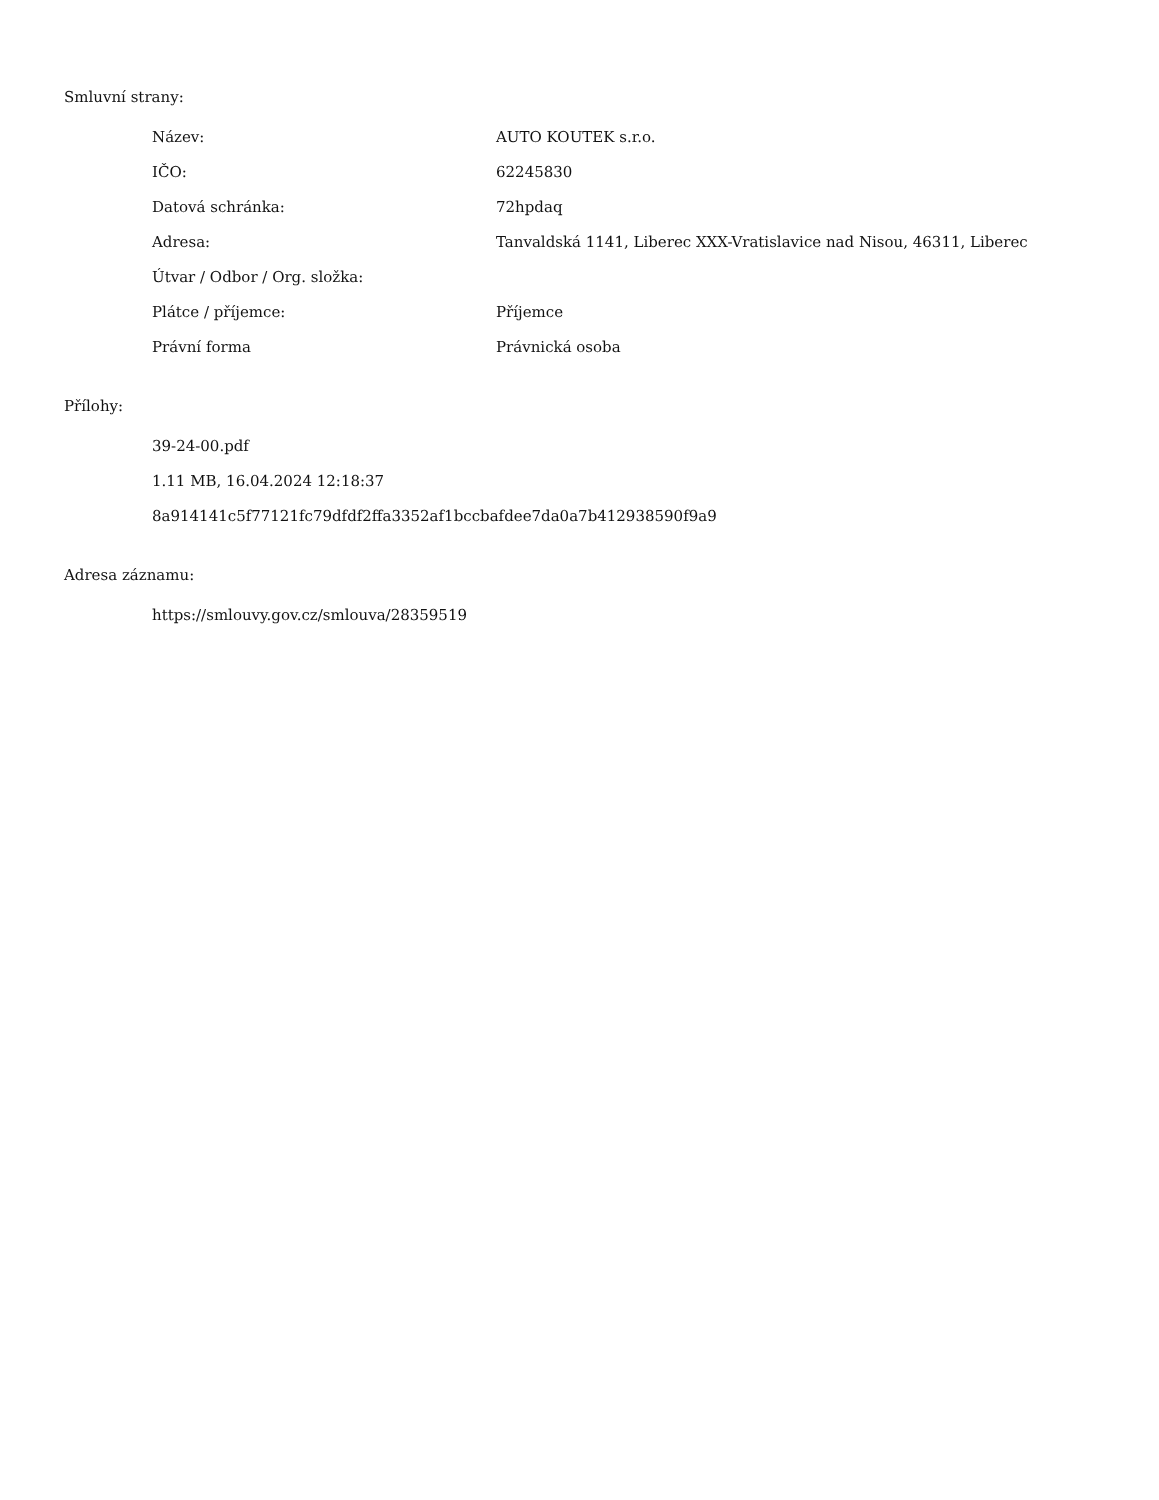Smluvní strany:
| Název: | AUTO KOUTEK s.r.o. |
| IČO: | 62245830 |
| Datová schránka: | 72hpdaq |
| Adresa: | Tanvaldská 1141, Liberec XXX-Vratislavice nad Nisou, 46311, Liberec |
| Útvar / Odbor / Org. složka: | |
| Plátce / příjemce: | Příjemce |
| Právní forma | Právnická osoba |
Přílohy:
39-24-00.pdf
1.11 MB, 16.04.2024 12:18:37
8a914141c5f77121fc79dfdf2ffa3352af1bccbafdee7da0a7b412938590f9a9
Adresa záznamu:
https://smlouvy.gov.cz/smlouva/28359519